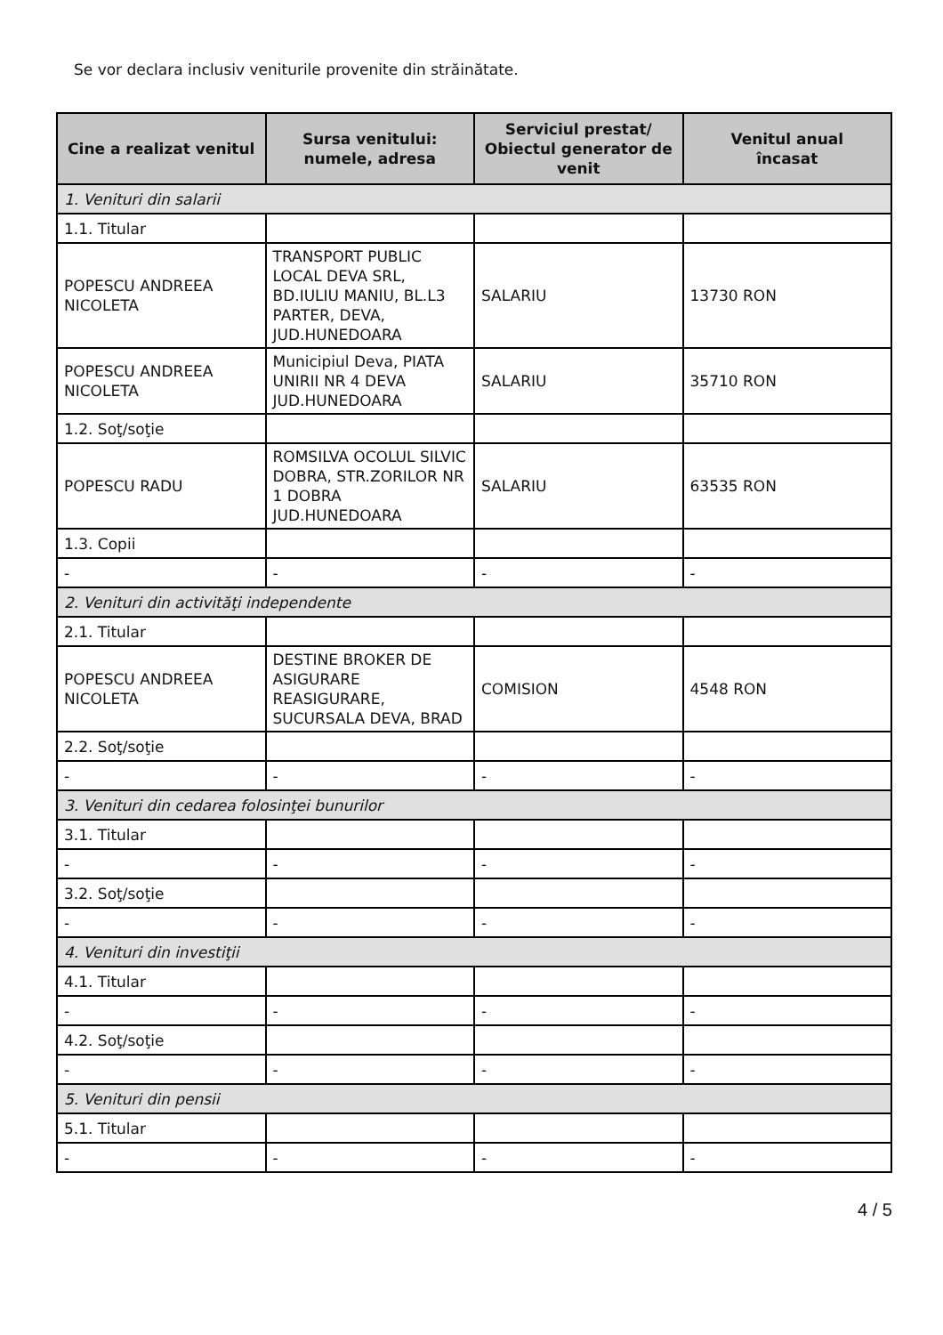Se vor declara inclusiv veniturile provenite din străinătate.
| Cine a realizat venitul | Sursa venitului: numele, adresa | Serviciul prestat/ Obiectul generator de venit | Venitul anual încasat |
| --- | --- | --- | --- |
| 1. Venituri din salarii | | | |
| 1.1. Titular | | | |
| POPESCU ANDREEA NICOLETA | TRANSPORT PUBLIC LOCAL DEVA SRL, BD.IULIU MANIU, BL.L3 PARTER, DEVA, JUD.HUNEDOARA | SALARIU | 13730 RON |
| POPESCU ANDREEA NICOLETA | Municipiul Deva, PIATA UNIRII NR 4 DEVA JUD.HUNEDOARA | SALARIU | 35710 RON |
| 1.2. Soţ/soţie | | | |
| POPESCU RADU | ROMSILVA OCOLUL SILVIC DOBRA, STR.ZORILOR NR 1 DOBRA JUD.HUNEDOARA | SALARIU | 63535 RON |
| 1.3. Copii | | | |
| - | - | - | - |
| 2. Venituri din activităţi independente | | | |
| 2.1. Titular | | | |
| POPESCU ANDREEA NICOLETA | DESTINE BROKER DE ASIGURARE REASIGURARE, SUCURSALA DEVA, BRAD | COMISION | 4548 RON |
| 2.2. Soţ/soţie | | | |
| - | - | - | - |
| 3. Venituri din cedarea folosinţei bunurilor | | | |
| 3.1. Titular | | | |
| - | - | - | - |
| 3.2. Soţ/soţie | | | |
| - | - | - | - |
| 4. Venituri din investiţii | | | |
| 4.1. Titular | | | |
| - | - | - | - |
| 4.2. Soţ/soţie | | | |
| - | - | - | - |
| 5. Venituri din pensii | | | |
| 5.1. Titular | | | |
| - | - | - | - |
4 / 5